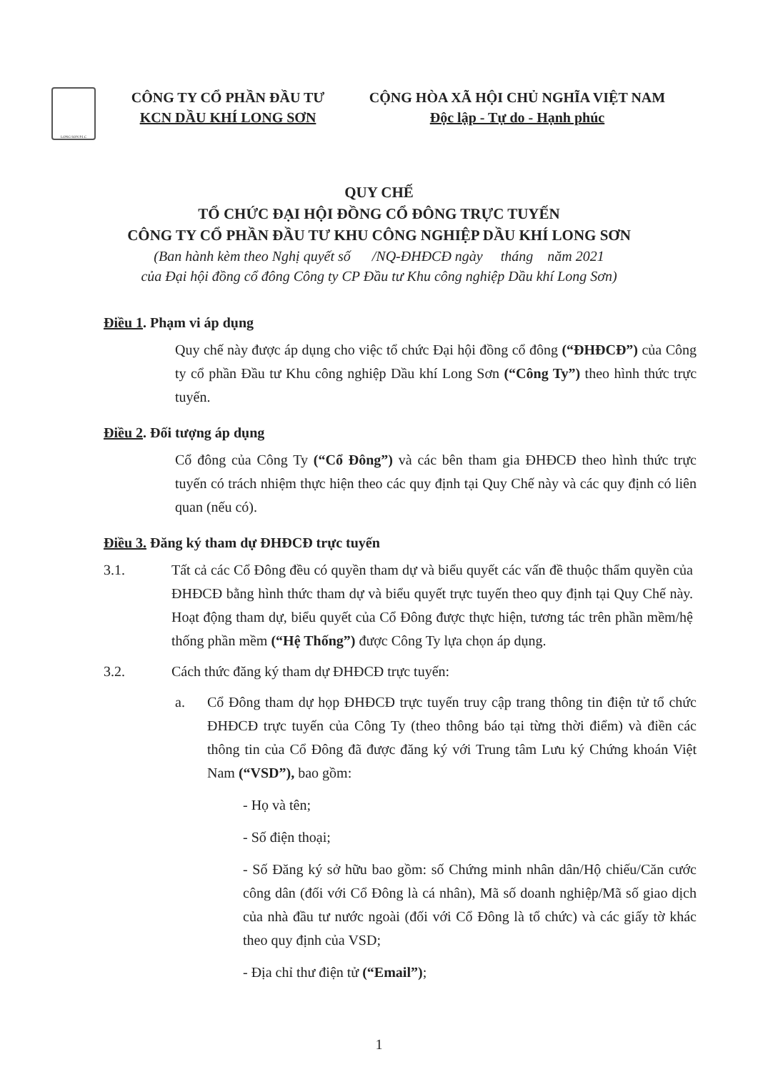LONG SON P.I.C
CÔNG TY CỔ PHẦN ĐẦU TƯ
KCN DẦU KHÍ LONG SƠN
CỘNG HÒA XÃ HỘI CHỦ NGHĨA VIỆT NAM
Độc lập - Tự do - Hạnh phúc
QUY CHẾ
TỔ CHỨC ĐẠI HỘI ĐỒNG CỔ ĐÔNG TRỰC TUYẾN
CÔNG TY CỔ PHẦN ĐẦU TƯ KHU CÔNG NGHIỆP DẦU KHÍ LONG SƠN
(Ban hành kèm theo Nghị quyết số /NQ-ĐHĐCĐ ngày tháng năm 2021
của Đại hội đồng cổ đông Công ty CP Đầu tư Khu công nghiệp Dầu khí Long Sơn)
Điều 1. Phạm vi áp dụng
Quy chế này được áp dụng cho việc tổ chức Đại hội đồng cổ đông (“ĐHĐCĐ”) của Công ty cổ phần Đầu tư Khu công nghiệp Dầu khí Long Sơn (“Công Ty”) theo hình thức trực tuyến.
Điều 2. Đối tượng áp dụng
Cổ đông của Công Ty (“Cổ Đông”) và các bên tham gia ĐHĐCĐ theo hình thức trực tuyến có trách nhiệm thực hiện theo các quy định tại Quy Chế này và các quy định có liên quan (nếu có).
Điều 3. Đăng ký tham dự ĐHĐCĐ trực tuyến
3.1. Tất cả các Cổ Đông đều có quyền tham dự và biểu quyết các vấn đề thuộc thẩm quyền của ĐHĐCĐ bằng hình thức tham dự và biểu quyết trực tuyến theo quy định tại Quy Chế này. Hoạt động tham dự, biểu quyết của Cổ Đông được thực hiện, tương tác trên phần mềm/hệ thống phần mềm (“Hệ Thống”) được Công Ty lựa chọn áp dụng.
3.2. Cách thức đăng ký tham dự ĐHĐCĐ trực tuyến:
a. Cổ Đông tham dự họp ĐHĐCĐ trực tuyến truy cập trang thông tin điện tử tổ chức ĐHĐCĐ trực tuyến của Công Ty (theo thông báo tại từng thời điểm) và điền các thông tin của Cổ Đông đã được đăng ký với Trung tâm Lưu ký Chứng khoán Việt Nam (“VSD”), bao gồm:
- Họ và tên;
- Số điện thoại;
- Số Đăng ký sở hữu bao gồm: số Chứng minh nhân dân/Hộ chiếu/Căn cước công dân (đối với Cổ Đông là cá nhân), Mã số doanh nghiệp/Mã số giao dịch của nhà đầu tư nước ngoài (đối với Cổ Đông là tổ chức) và các giấy tờ khác theo quy định của VSD;
- Địa chỉ thư điện tử (“Email”);
1